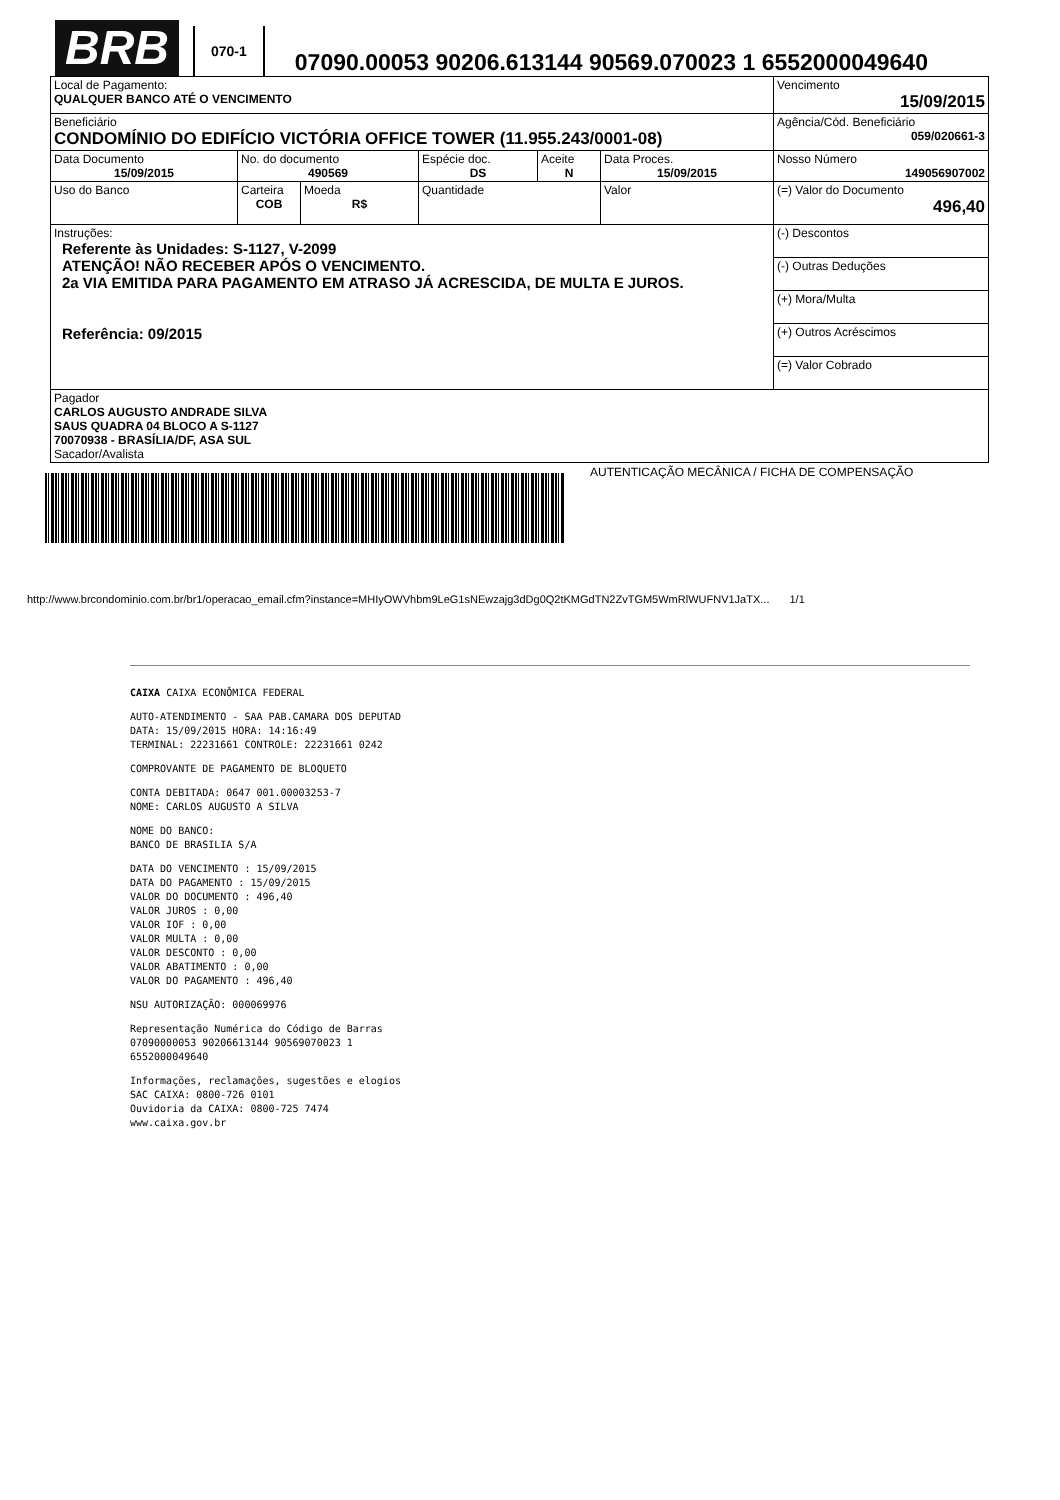BRB
070-1
07090.00053 90206.613144 90569.070023 1 6552000049640
| Local de Pagamento: QUALQUER BANCO ATÉ O VENCIMENTO | | | | | | Vencimento 15/09/2015 |
| Beneficiário CONDOMÍNIO DO EDIFÍCIO VICTÓRIA OFFICE TOWER (11.955.243/0001-08) | | | | | | Agência/Cód. Beneficiário 059/020661-3 |
| Data Documento 15/09/2015 | No. do documento 490569 | | Espécie doc. DS | Aceite N | Data Proces. 15/09/2015 | Nosso Número 149056907002 |
| Uso do Banco | Carteira COB | Moeda R$ | Quantidade | | Valor | (=) Valor do Documento 496,40 |
| Instruções: Referente às Unidades: S-1127, V-2099 ATENÇÃO! NÃO RECEBER APÓS O VENCIMENTO. 2a VIA EMITIDA PARA PAGAMENTO EM ATRASO JÁ ACRESCIDA, DE MULTA E JUROS. Referência: 09/2015 | | | | | | (-) Descontos |
| | | | | | | (-) Outras Deduções |
| | | | | | | (+) Mora/Multa |
| | | | | | | (+) Outros Acréscimos |
| | | | | | | (=) Valor Cobrado |
| Pagador CARLOS AUGUSTO ANDRADE SILVA SAUS QUADRA 04 BLOCO A S-1127 70070938 - BRASÍLIA/DF, ASA SUL Sacador/Avalista | | | | | | |
AUTENTICAÇÃO MECÂNICA / FICHA DE COMPENSAÇÃO
http://www.brcondominio.com.br/br1/operacao_email.cfm?instance=MHIyOWVhbm9LeG1sNEwzajg3dDg0Q2tKMGdTN2ZvTGM5WmRlWUFNV1JaTX... 1/1
CAIXA CAIXA ECONÔMICA FEDERAL
AUTO-ATENDIMENTO - SAA PAB.CAMARA DOS DEPUTAD
DATA: 15/09/2015 HORA: 14:16:49
TERMINAL: 22231661 CONTROLE: 22231661 0242
COMPROVANTE DE PAGAMENTO DE BLOQUETO
CONTA DEBITADA: 0647 001.00003253-7
NOME: CARLOS AUGUSTO A SILVA
NOME DO BANCO:
BANCO DE BRASILIA S/A
DATA DO VENCIMENTO : 15/09/2015
DATA DO PAGAMENTO : 15/09/2015
VALOR DO DOCUMENTO : 496,40
VALOR JUROS : 0,00
VALOR IOF : 0,00
VALOR MULTA : 0,00
VALOR DESCONTO : 0,00
VALOR ABATIMENTO : 0,00
VALOR DO PAGAMENTO : 496,40
NSU AUTORIZAÇÃO: 000069976
Representação Numérica do Código de Barras
07090000053 90206613144 90569070023 1
6552000049640
Informações, reclamações, sugestões e elogios
SAC CAIXA: 0800-726 0101
Ouvidoria da CAIXA: 0800-725 7474
www.caixa.gov.br